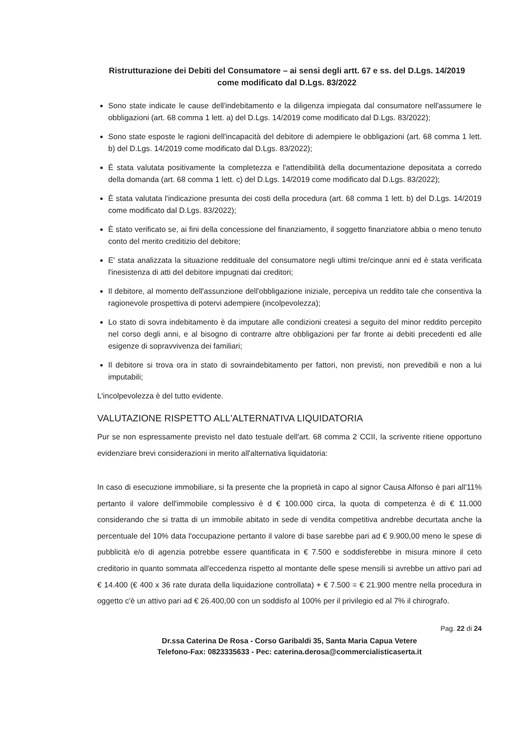Ristrutturazione dei Debiti del Consumatore – ai sensi degli artt. 67 e ss. del D.Lgs. 14/2019
come modificato dal D.Lgs. 83/2022
Sono state indicate le cause dell'indebitamento e la diligenza impiegata dal consumatore nell'assumere le obbligazioni (art. 68 comma 1 lett. a) del D.Lgs. 14/2019 come modificato dal D.Lgs. 83/2022);
Sono state esposte le ragioni dell'incapacità del debitore di adempiere le obbligazioni (art. 68 comma 1 lett. b) del D.Lgs. 14/2019 come modificato dal D.Lgs. 83/2022);
È stata valutata positivamente la completezza e l'attendibilità della documentazione depositata a corredo della domanda (art. 68 comma 1 lett. c) del D.Lgs. 14/2019 come modificato dal D.Lgs. 83/2022);
È stata valutata l'indicazione presunta dei costi della procedura (art. 68 comma 1 lett. b) del D.Lgs. 14/2019 come modificato dal D.Lgs. 83/2022);
È stato verificato se, ai fini della concessione del finanziamento, il soggetto finanziatore abbia o meno tenuto conto del merito creditizio del debitore;
E' stata analizzata la situazione reddituale del consumatore negli ultimi tre/cinque anni ed è stata verificata l'inesistenza di atti del debitore impugnati dai creditori;
Il debitore, al momento dell'assunzione dell'obbligazione iniziale, percepiva un reddito tale che consentiva la ragionevole prospettiva di potervi adempiere (incolpevolezza);
Lo stato di sovra indebitamento è da imputare alle condizioni createsi a seguito del minor reddito percepito nel corso degli anni, e al bisogno di contrarre altre obbligazioni per far fronte ai debiti precedenti ed alle esigenze di sopravvivenza dei familiari;
Il debitore si trova ora in stato di sovraindebitamento per fattori, non previsti, non prevedibili e non a lui imputabili;
L'incolpevolezza è del tutto evidente.
VALUTAZIONE RISPETTO ALL'ALTERNATIVA LIQUIDATORIA
Pur se non espressamente previsto nel dato testuale dell'art. 68 comma 2 CCII, la scrivente ritiene opportuno evidenziare brevi considerazioni in merito all'alternativa liquidatoria:
In caso di esecuzione immobiliare, si fa presente che la proprietà in capo al signor Causa Alfonso è pari all'11% pertanto il valore dell'immobile complessivo è d € 100.000 circa, la quota di competenza è di € 11.000 considerando che si tratta di un immobile abitato in sede di vendita competitiva andrebbe decurtata anche la percentuale del 10% data l'occupazione pertanto il valore di base sarebbe pari ad € 9.900,00 meno le spese di pubblicità e/o di agenzia potrebbe essere quantificata in € 7.500 e soddisferebbe in misura minore il ceto creditorio in quanto sommata all'eccedenza rispetto al montante delle spese mensili si avrebbe un attivo pari ad € 14.400 (€ 400 x 36 rate durata della liquidazione controllata) + € 7.500 = € 21.900 mentre nella procedura in oggetto c'è un attivo pari ad € 26.400,00 con un soddisfo al 100% per il privilegio ed al 7% il chirografo.
Pag. 22 di 24
Dr.ssa Caterina De Rosa - Corso Garibaldi 35, Santa Maria Capua Vetere
Telefono-Fax: 0823335633 - Pec: caterina.derosa@commercialisticaserta.it